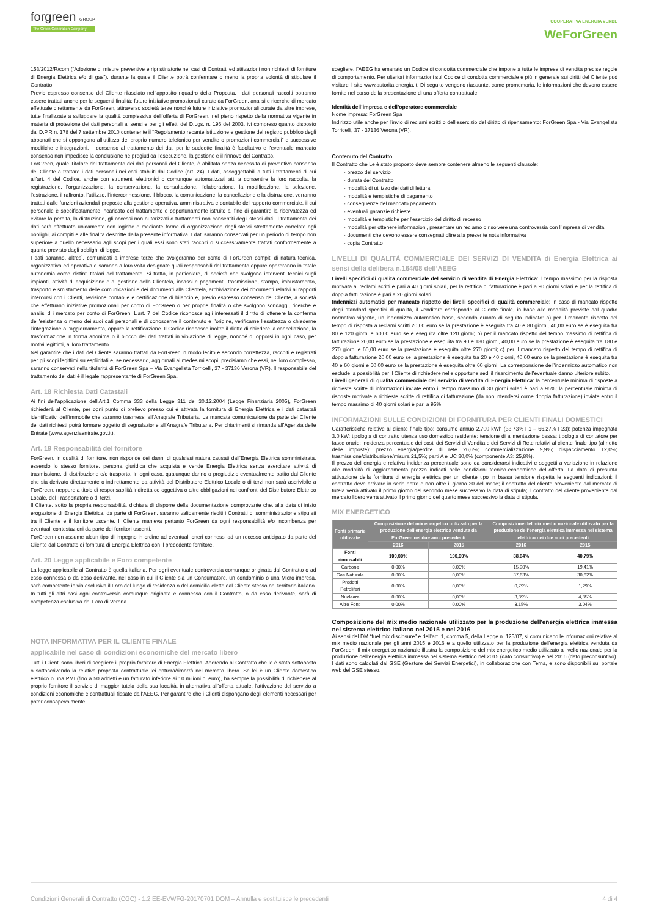forgreen GROUP
The Green Generation Company
COOPERATIVA ENERGIA VERDE
WeForGreen
153/2012/R/com (“Adozione di misure preventive e ripristinatorie nei casi di Contratti ed attivazioni non richiesti di forniture di Energia Elettrica e/o di gas”), durante la quale il Cliente potrà confermare o meno la propria volontà di stipulare il Contratto.
Previo espresso consenso del Cliente rilasciato nell’apposito riquadro della Proposta, i dati personali raccolti potranno essere trattati anche per le seguenti finalità: future iniziative promozionali curate da ForGreen, analisi e ricerche di mercato effettuale direttamente da ForGreen, attraverso società terze nonché future iniziative promozionali curate da altre imprese, tutte finalizzate a sviluppare la qualità complessiva dell’offerta di ForGreen, nel pieno rispetto della normativa vigente in materia di protezione dei dati personali ai sensi e per gli effetti del D.Lgs. n. 196 del 2003, ivi compreso quanto disposto dal D.P.R n. 178 del 7 settembre 2010 contenente il “Regolamento recante istituzione e gestione del registro pubblico degli abbonati che si oppongono all’utilizzo del proprio numero telefonico per vendite o promozioni commerciali” e successive modifiche e integrazioni. Il consenso al trattamento dei dati per le suddette finalità è facoltativo e l’eventuale mancato consenso non impedisce la conclusione né pregiudica l’esecuzione, la gestione e il rinnovo del Contratto.
ForGreen, quale Titolare del trattamento dei dati personali del Cliente, è abilitata senza necessità di preventivo consenso del Cliente a trattare i dati personali nei casi stabiliti dal Codice (art. 24). I dati, assoggettabili a tutti i trattamenti di cui all’art. 4 del Codice, anche con strumenti elettronici o comunque automatizzati atti a consentire la loro raccolta, la registrazione, l’organizzazione, la conservazione, la consultazione, l’elaborazione, la modificazione, la selezione, l’estrazione, il raffronto, l’utilizzo, l’interconnessione, il blocco, la comunicazione, la cancellazione e la distruzione, verranno trattati dalle funzioni aziendali preposte alla gestione operativa, amministrativa e contabile del rapporto commerciale, il cui personale è specificatamente incaricato del trattamento e opportunamente istruito al fine di garantire la riservatezza ed evitare la perdita, la distruzione, gli accessi non autorizzati o trattamenti non consentiti degli stessi dati. Il trattamento dei dati sarà effettuato unicamente con logiche e mediante forme di organizzazione degli stessi strettamente correlate agli obblighi, ai compiti e alle finalità descritte dalla presente informativa. I dati saranno conservati per un periodo di tempo non superiore a quello necessario agli scopi per i quali essi sono stati raccolti o successivamente trattati conformemente a quanto previsto dagli obblighi di legge.
I dati saranno, altresì, comunicati a imprese terze che svolgeranno per conto di ForGreen compiti di natura tecnica, organizzativa ed operativa e saranno a loro volta designate quali responsabili del trattamento oppure opereranno in totale autonomia come distinti titolari del trattamento. Si tratta, in particolare, di società che svolgono interventi tecnici sugli impianti, attività di acquisizione e di gestione della Clientela, incassi e pagamenti, trasmissione, stampa, imbustamento, trasporto e smistamento delle comunicazioni e dei documenti alla Clientela, archiviazione dei documenti relativi ai rapporti intercorsi con i Clienti, revisione contabile e certificazione di bilancio e, previo espresso consenso del Cliente, a società che effettuano iniziative promozionali per conto di ForGreen o per proprie finalità o che svolgono sondaggi, ricerche e analisi d i mercato per conto di ForGreen. L’art. 7 del Codice riconosce agli interessati il diritto di ottenere la conferma dell’esistenza o meno dei suoi dati personali e di conoscerne il contenuto e l’origine, verificarne l’esattezza o chiederne l’integrazione o l’aggiornamento, oppure la rettificazione. Il Codice riconosce inoltre il diritto di chiedere la cancellazione, la trasformazione in forma anonima o il blocco dei dati trattati in violazione di legge, nonché di opporsi in ogni caso, per motivi legittimi, al loro trattamento.
Nel garantire che i dati del Cliente saranno trattati da ForGreen in modo lecito e secondo correttezza, raccolti e registrati per gli scopi legittimi su esplicitati e, se necessario, aggiornati ai medesimi scopi, precisiamo che essi, nel loro complesso, saranno conservati nella titolarità di ForGreen Spa – Via Evangelista Torricelli, 37 - 37136 Verona (VR). Il responsabile del trattamento dei dati è il legale rappresentante di ForGreen Spa.
Art. 18 Richiesta Dati Catastali
Ai fini dell’applicazione dell’Art.1 Comma 333 della Legge 311 del 30.12.2004 (Legge Finanziaria 2005), ForGreen richiederà al Cliente, per ogni punto di prelievo presso cui è attivata la fornitura di Energia Elettrica e i dati catastali identificativi dell’immobile che saranno trasmessi all’Anagrafe Tributaria. La mancata comunicazione da parte del Cliente dei dati richiesti potrà formare oggetto di segnalazione all’Anagrafe Tributaria. Per chiarimenti si rimanda all’Agenzia delle Entrate (www.agenziaentrate.gov.it).
Art. 19 Responsabilità del fornitore
ForGreen, in qualità di fornitore, non risponde dei danni di qualsiasi natura causati dall’Energia Elettrica somministrata, essendo lo stesso fornitore, persona giuridica che acquista e vende Energia Elettrica senza esercitare attività di trasmissione, di distribuzione e/o trasporto. In ogni caso, qualunque danno o pregiudizio eventualmente patito dal Cliente che sia derivato direttamente o indirettamente da attività del Distributore Elettrico Locale o di terzi non sarà ascrivibile a ForGreen, neppure a titolo di responsabilità indiretta od oggettiva o altre obbligazioni nei confronti del Distributore Elettrico Locale, del Trasportatore o di terzi.
Il Cliente, sotto la propria responsabilità, dichiara di disporre della documentazione comprovante che, alla data di inizio erogazione di Energia Elettrica, da parte di ForGreen, saranno validamente risolti i Contratti di somministrazione stipulati tra il Cliente e il fornitore uscente. Il Cliente manleva pertanto ForGreen da ogni responsabilità e/o incombenza per eventuali contestazioni da parte dei fornitori uscenti.
ForGreen non assume alcun tipo di impegno in ordine ad eventuali oneri connessi ad un recesso anticipato da parte del Cliente dal Contratto di fornitura di Energia Elettrica con il precedente fornitore.
Art. 20 Legge applicabile e Foro competente
La legge applicabile al Contratto è quella italiana. Per ogni eventuale controversia comunque originata dal Contratto o ad esso connessa o da esso derivante, nel caso in cui il Cliente sia un Consumatore, un condominio o una Micro-impresa, sarà competente in via esclusiva il Foro del luogo di residenza o del domicilio eletto dal Cliente stesso nel territorio italiano. In tutti gli altri casi ogni controversia comunque originata e connessa con il Contratto, o da esso derivante, sarà di competenza esclusiva del Foro di Verona.
NOTA INFORMATIVA PER IL CLIENTE FINALE
applicabile nel caso di condizioni economiche del mercato libero
Tutti i Clienti sono liberi di scegliere il proprio fornitore di Energia Elettrica. Aderendo al Contratto che le è stato sottoposto o sottoscrivendo la relativa proposta contrattuale lei entrerà/rimarrà nel mercato libero. Se lei è un Cliente domestico elettrico o una PMI (fino a 50 addetti e un fatturato inferiore ai 10 milioni di euro), ha sempre la possibilità di richiedere al proprio fornitore il servizio di maggior tutela della sua località, in alternativa all’offerta attuale, l’attivazione del servizio a condizioni economiche e contrattuali fissate dall’AEEG. Per garantire che i Clienti dispongano degli elementi necessari per poter consapevolmente
scegliere, l’AEEG ha emanato un Codice di condotta commerciale che impone a tutte le imprese di vendita precise regole di comportamento. Per ulteriori informazioni sul Codice di condotta commerciale e più in generale sui diritti del Cliente può visitare il sito www.autorita.energia.it. Di seguito vengono riassunte, come promemoria, le informazioni che devono essere fornite nel corso della presentazione di una offerta contrattuale.
Identità dell’impresa e dell’operatore commerciale
Nome impresa: ForGreen Spa
Indirizzo utile anche per l’invio di reclami scritti o dell’esercizio del diritto di ripensamento: ForGreen Spa - Via Evangelista Torricelli, 37 - 37136 Verona (VR).
Contenuto del Contratto
Il Contratto che Le è stato proposto deve sempre contenere almeno le seguenti clausole:
prezzo del servizio
durata del Contratto
modalità di utilizzo dei dati di lettura
modalità e tempistiche di pagamento
conseguenze del mancato pagamento
eventuali garanzie richieste
modalità e tempistiche per l’esercizio del diritto di recesso
modalità per ottenere informazioni, presentare un reclamo o risolvere una controversia con l’impresa di vendita
documenti che devono essere consegnati oltre alla presente nota informativa
copia Contratto
LIVELLI DI QUALITÀ COMMERCIALE DEI SERVIZI DI VENDITA di Energia Elettrica ai sensi della delibera n.164/08 dell’AEEG
Livelli specifici di qualità commerciale del servizio di vendita di Energia Elettrica: il tempo massimo per la risposta motivata ai reclami scritti è pari a 40 giorni solari, per la rettifica di fatturazione è pari a 90 giorni solari e per la rettifica di doppia fatturazione è pari a 20 giorni solari.
Indennizzi automatici per mancato rispetto dei livelli specifici di qualità commerciale: in caso di mancato rispetto degli standard specifici di qualità, il venditore corrisponde al Cliente finale, in base alle modalità previste dal quadro normativa vigente, un indennizzo automatico base, secondo quanto di seguito indicato: a) per il mancato rispetto del tempo di risposta a reclami scritti 20,00 euro se la prestazione è eseguita tra 40 e 80 giorni, 40,00 euro se è eseguita fra 80 e 120 giorni e 60,00 euro se è eseguita oltre 120 giorni; b) per il mancato rispetto del tempo massimo di rettifica di fatturazione 20,00 euro se la prestazione è eseguita tra 90 e 180 giorni, 40,00 euro se la prestazione è eseguita tra 180 e 270 giorni e 60,00 euro se la prestazione è eseguita oltre 270 giorni; c) per il mancato rispetto del tempo di rettifica di doppia fatturazione 20,00 euro se la prestazione è eseguita tra 20 e 40 giorni, 40,00 euro se la prestazione è eseguita tra 40 e 60 giorni e 60,00 euro se la prestazione è eseguita oltre 60 giorni. La corresponsione dell’indennizzo automatico non esclude la possibilità per il Cliente di richiedere nelle opportune sedi il risarcimento dell’eventuale danno ulteriore subito.
Livelli generali di qualità commerciale del servizio di vendita di Energia Elettrica: la percentuale minima di risposte a richieste scritte di informazioni inviate entro il tempo massimo di 30 giorni solari è pari a 95%; la percentuale minima di risposte motivate a richieste scritte di rettifica di fatturazione (da non intendersi come doppia fatturazione) inviate entro il tempo massimo di 40 giorni solari è pari a 95%.
INFORMAZIONI SULLE CONDIZIONI DI FORNITURA PER CLIENTI FINALI DOMESTICI
Caratteristiche relative al cliente finale tipo: consumo annuo 2.700 kWh (33,73% F1 – 66,27% F23); potenza impegnata 3,0 kW; tipologia di contratto utenza uso domestico residente; tensione di alimentazione bassa; tipologia di contatore per fasce orarie; incidenza percentuale dei costi dei Servizi di Vendita e dei Servizi di Rete relativi al cliente finale tipo (al netto delle imposte): prezzo energia/perdite di rete 26,6%; commercializzazione 9,9%; dispacciamento 12,0%; trasmissione/distribuzione/misura 21,5%; parti A e UC 30,0% (componente A3: 25,8%).
Il prezzo dell’energia e relativa incidenza percentuale sono da considerarsi indicativi e soggetti a variazione in relazione alle modalità di aggiornamento prezzo indicati nelle condizioni tecnico-economiche dell’offerta. La data di presunta attivazione della fornitura di energia elettrica per un cliente tipo in bassa tensione rispetta le seguenti indicazioni: il contratto deve arrivare in sede entro e non oltre il giorno 20 del mese; il contratto del cliente proveniente dal mercato di tutela verrà attivato il primo giorno del secondo mese successivo la data di stipula; il contratto del cliente proveniente dal mercato libero verrà attivato il primo giorno del quarto mese successivo la data di stipula.
MIX ENERGETICO
| Fonti primarie utilizzate | Composizione del mix energetico utilizzato per la produzione dell'energia elettrica venduta da ForGreen nei due anni precedenti | | Composizione del mix medio nazionale utilizzato per la produzione dell'energia elettrica immessa nel sistema elettrico nei due anni precedenti | |
| --- | --- | --- | --- | --- |
| | 2016 | 2015 | 2016 | 2015 |
| Fonti rinnovabili | 100,00% | 100,00% | 38,64% | 40,79% |
| Carbone | 0,00% | 0,00% | 15,90% | 19,41% |
| Gas Naturale | 0,00% | 0,00% | 37,63% | 30,62% |
| Prodotti Petroliferi | 0,00% | 0,00% | 0,79% | 1,29% |
| Nucleare | 0,00% | 0,00% | 3,89% | 4,85% |
| Altre Fonti | 0,00% | 0,00% | 3,15% | 3,04% |
Composizione del mix medio nazionale utilizzato per la produzione dell'energia elettrica immessa nel sistema elettrico italiano nel 2015 e nel 2016.
Ai sensi del DM “fuel mix disclosure” e dell’art. 1, comma 5, della Legge n. 125/07, si comunicano le informazioni relative al mix medio nazionale per gli anni 2015 e 2016 e a quello utilizzato per la produzione dell’energia elettrica venduta da ForGreen. Il mix energetico nazionale illustra la composizione del mix energetico medio utilizzato a livello nazionale per la produzione dell’energia elettrica immessa nel sistema elettrico nel 2015 (dato consuntivo) e nel 2016 (dato preconsuntivo). I dati sono calcolati dal GSE (Gestore dei Servizi Energetici), in collaborazione con Terna, e sono disponibili sul portale web del GSE stesso.
Condizioni Generali di Contratto (CGC) - 1.2 EE-EVWFG-20170701 DOM – Annulla e sostituisce le precedenti 4 di 4